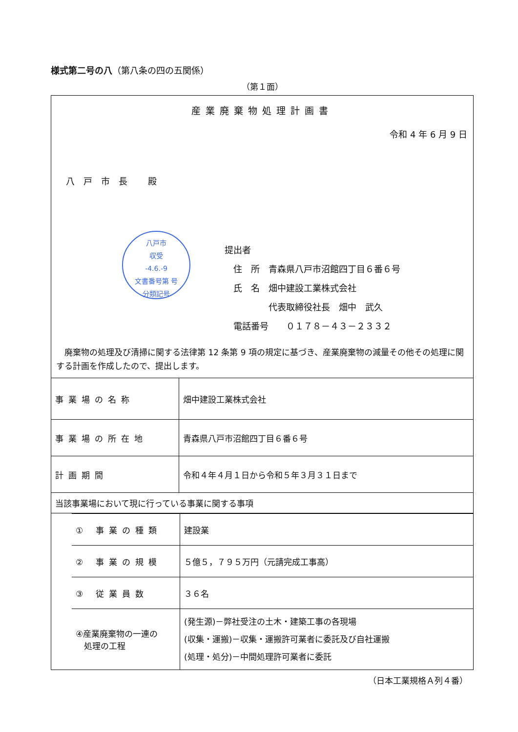様式第二号の八（第八条の四の五関係）
（第１面）
産業廃棄物処理計画書
令和 4 年 6 月 9 日
八戸市長 殿
八戸市
収受
-4.6.-9
文書番号第 号
分類記号
提出者
　住　所　青森県八戸市沼館四丁目６番６号
　氏　名　畑中建設工業株式会社
　　　　　代表取締役社長　畑中　武久
　電話番号　　０１７８－４３－２３３２
　廃棄物の処理及び清掃に関する法律第 12 条第 9 項の規定に基づき、産業廃棄物の減量その他その処理に関する計画を作成したので、提出します。
| 事業場の名称 | 畑中建設工業株式会社 |
| 事業場の所在地 | 青森県八戸市沼館四丁目６番６号 |
| 計画期間 | 令和４年４月１日から令和５年３月３１日まで |
| 当該事業場において現に行っている事業に関する事項 | |
| / ① 事業の種類 / 建設業 / / ② 事業の規模 / ５億５，７９５万円（元請完成工事高） / / ③ 従業員数 / ３６名 / / ④産業廃棄物の一連の 処理の工程 / (発生源)－弊社受注の土木・建築工事の各現場 (収集・運搬)－収集・運搬許可業者に委託及び自社運搬 (処理・処分)－中間処理許可業者に委託 / | |
（日本工業規格Ａ列４番）